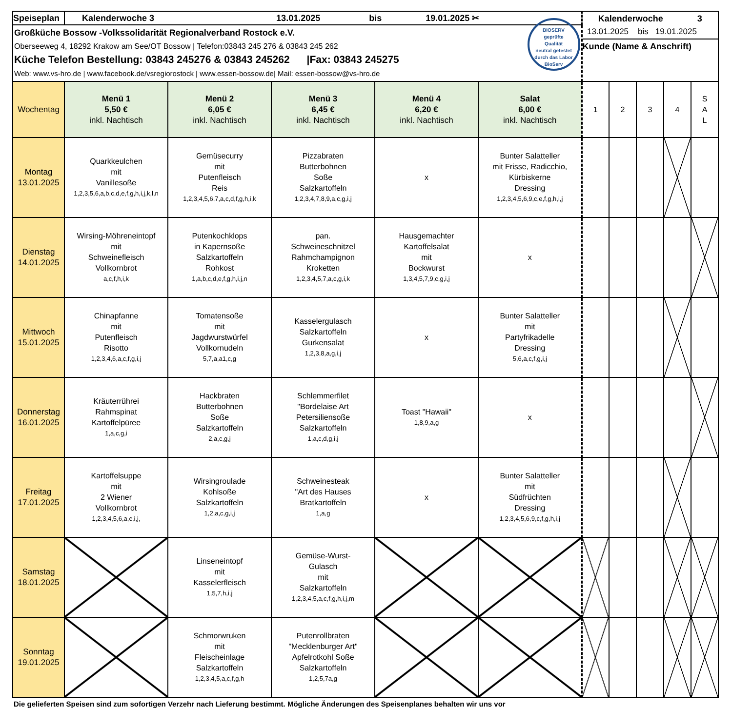| Speiseplan | Kalenderwoche 3 13.01.2025 bis 19.01.2025 ✂ | | | | | Kalenderwoche 3 | | | | |
| Großküche Bossow -Volkssolidarität Regionalverband Rostock e.V. Oberseeweg 4, 18292 Krakow am See/OT Bossow / Telefon:03843 245 276 & 03843 245 262 Küche Telefon Bestellung: 03843 245276 & 03843 245262 /Fax: 03843 245275 Web: www.vs-hro.de / www.facebook.de/vsregiorostock / www.essen-bossow.de/ Mail: essen-bossow@vs-hro.de BIOSERV geprüfte Qualität neutral getestet durch das Labor BioServ | | | | | | 13.01.2025 bis 19.01.2025 Kunde (Name & Anschrift) | | | | |
| Wochentag | Menü 1 5,50 € inkl. Nachtisch | Menü 2 6,05 € inkl. Nachtisch | Menü 3 6,45 € inkl. Nachtisch | Menü 4 6,20 € inkl. Nachtisch | Salat 6,00 € inkl. Nachtisch | 1 | 2 | 3 | 4 | S A L |
| Montag 13.01.2025 | Quarkkeulchen mit Vanillesoße 1,2,3,5,6,a,b,c,d,e,f,g,h,i,j,k,l,n | Gemüsecurry mit Putenfleisch Reis 1,2,3,4,5,6,7,a,c,d,f,g,h,i,k | Pizzabraten Butterbohnen Soße Salzkartoffeln 1,2,3,4,7,8,9,a,c,g,i,j | x | Bunter Salatteller mit Frisse, Radicchio, Kürbiskerne Dressing 1,2,3,4,5,6,9,c,e,f,g,h,i,j | | | | | |
| Dienstag 14.01.2025 | Wirsing-Möhreneintopf mit Schweinefleisch Vollkornbrot a,c,f,h,i,k | Putenkochklops in Kapernsoße Salzkartoffeln Rohkost 1,a,b,c,d,e,f,g,h,i,j,n | pan. Schweineschnitzel Rahmchampignon Kroketten 1,2,3,4,5,7,a,c,g,i,k | Hausgemachter Kartoffelsalat mit Bockwurst 1,3,4,5,7,9,c,g,i,j | x | | | | | |
| Mittwoch 15.01.2025 | Chinapfanne mit Putenfleisch Risotto 1,2,3,4,6,a,c,f,g,i,j | Tomatensoße mit Jagdwurstwürfel Vollkornudeln 5,7,a,a1,c,g | Kasselergulasch Salzkartoffeln Gurkensalat 1,2,3,8,a,g,i,j | x | Bunter Salatteller mit Partyfrikadelle Dressing 5,6,a,c,f,g,i,j | | | | | |
| Donnerstag 16.01.2025 | Kräuterrührei Rahmspinat Kartoffelpüree 1,a,c,g,i | Hackbraten Butterbohnen Soße Salzkartoffeln 2,a,c,g,j | Schlemmerfilet "Bordelaise Art Petersiliensoße Salzkartoffeln 1,a,c,d,g,i,j | Toast "Hawaii" 1,8,9,a,g | x | | | | | |
| Freitag 17.01.2025 | Kartoffelsuppe mit 2 Wiener Vollkornbrot 1,2,3,4,5,6,a,c,i,j, | Wirsingroulade Kohlsoße Salzkartoffeln 1,2,a,c,g,i,j | Schweinesteak "Art des Hauses Bratkartoffeln 1,a,g | x | Bunter Salatteller mit Südfrüchten Dressing 1,2,3,4,5,6,9,c,f,g,h,i,j | | | | | |
| Samstag 18.01.2025 | | Linseneintopf mit Kasselerfleisch 1,5,7,h,i,j | Gemüse-Wurst- Gulasch mit Salzkartoffeln 1,2,3,4,5,a,c,f,g,h,i,j,m | | | | | | | |
| Sonntag 19.01.2025 | | Schmorwruken mit Fleischeinlage Salzkartoffeln 1,2,3,4,5,a,c,f,g,h | Putenrollbraten "Mecklenburger Art" Apfelrotkohl Soße Salzkartoffeln 1,2,5,7a,g | | | | | | | |
Die gelieferten Speisen sind zum sofortigen Verzehr nach Lieferung bestimmt. Mögliche Änderungen des Speisenplanes behalten wir uns vor